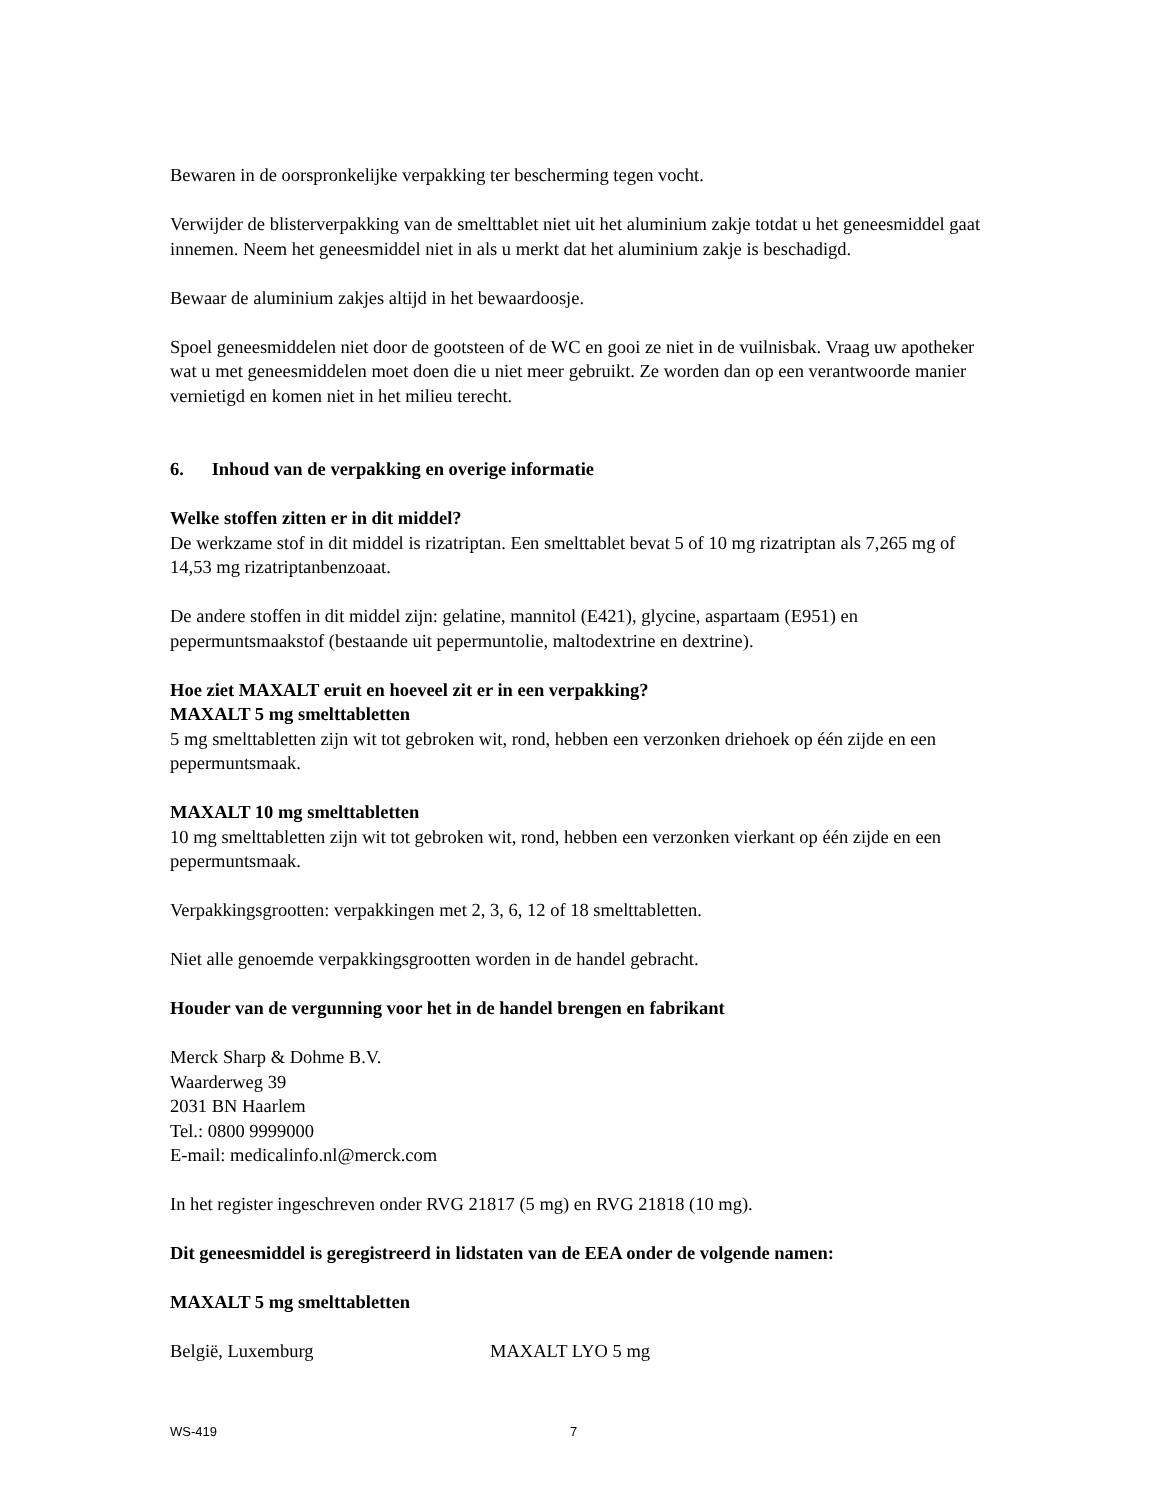Bewaren in de oorspronkelijke verpakking ter bescherming tegen vocht.
Verwijder de blisterverpakking van de smelttablet niet uit het aluminium zakje totdat u het geneesmiddel gaat innemen. Neem het geneesmiddel niet in als u merkt dat het aluminium zakje is beschadigd.
Bewaar de aluminium zakjes altijd in het bewaardoosje.
Spoel geneesmiddelen niet door de gootsteen of de WC en gooi ze niet in de vuilnisbak. Vraag uw apotheker wat u met geneesmiddelen moet doen die u niet meer gebruikt. Ze worden dan op een verantwoorde manier vernietigd en komen niet in het milieu terecht.
6. Inhoud van de verpakking en overige informatie
Welke stoffen zitten er in dit middel?
De werkzame stof in dit middel is rizatriptan. Een smelttablet bevat 5 of 10 mg rizatriptan als 7,265 mg of 14,53 mg rizatriptanbenzoaat.
De andere stoffen in dit middel zijn: gelatine, mannitol (E421), glycine, aspartaam (E951) en pepermuntsmaakstof (bestaande uit pepermuntolie, maltodextrine en dextrine).
Hoe ziet MAXALT eruit en hoeveel zit er in een verpakking?
MAXALT 5 mg smelttabletten
5 mg smelttabletten zijn wit tot gebroken wit, rond, hebben een verzonken driehoek op één zijde en een pepermuntsmaak.
MAXALT 10 mg smelttabletten
10 mg smelttabletten zijn wit tot gebroken wit, rond, hebben een verzonken vierkant op één zijde en een pepermuntsmaak.
Verpakkingsgrootten: verpakkingen met 2, 3, 6, 12 of 18 smelttabletten.
Niet alle genoemde verpakkingsgrootten worden in de handel gebracht.
Houder van de vergunning voor het in de handel brengen en fabrikant
Merck Sharp & Dohme B.V.
Waarderweg 39
2031 BN Haarlem
Tel.: 0800 9999000
E-mail: medicalinfo.nl@merck.com
In het register ingeschreven onder RVG 21817 (5 mg) en RVG 21818 (10 mg).
Dit geneesmiddel is geregistreerd in lidstaten van de EEA onder de volgende namen:
MAXALT 5 mg smelttabletten
België, Luxemburg MAXALT LYO 5 mg
WS-419 7